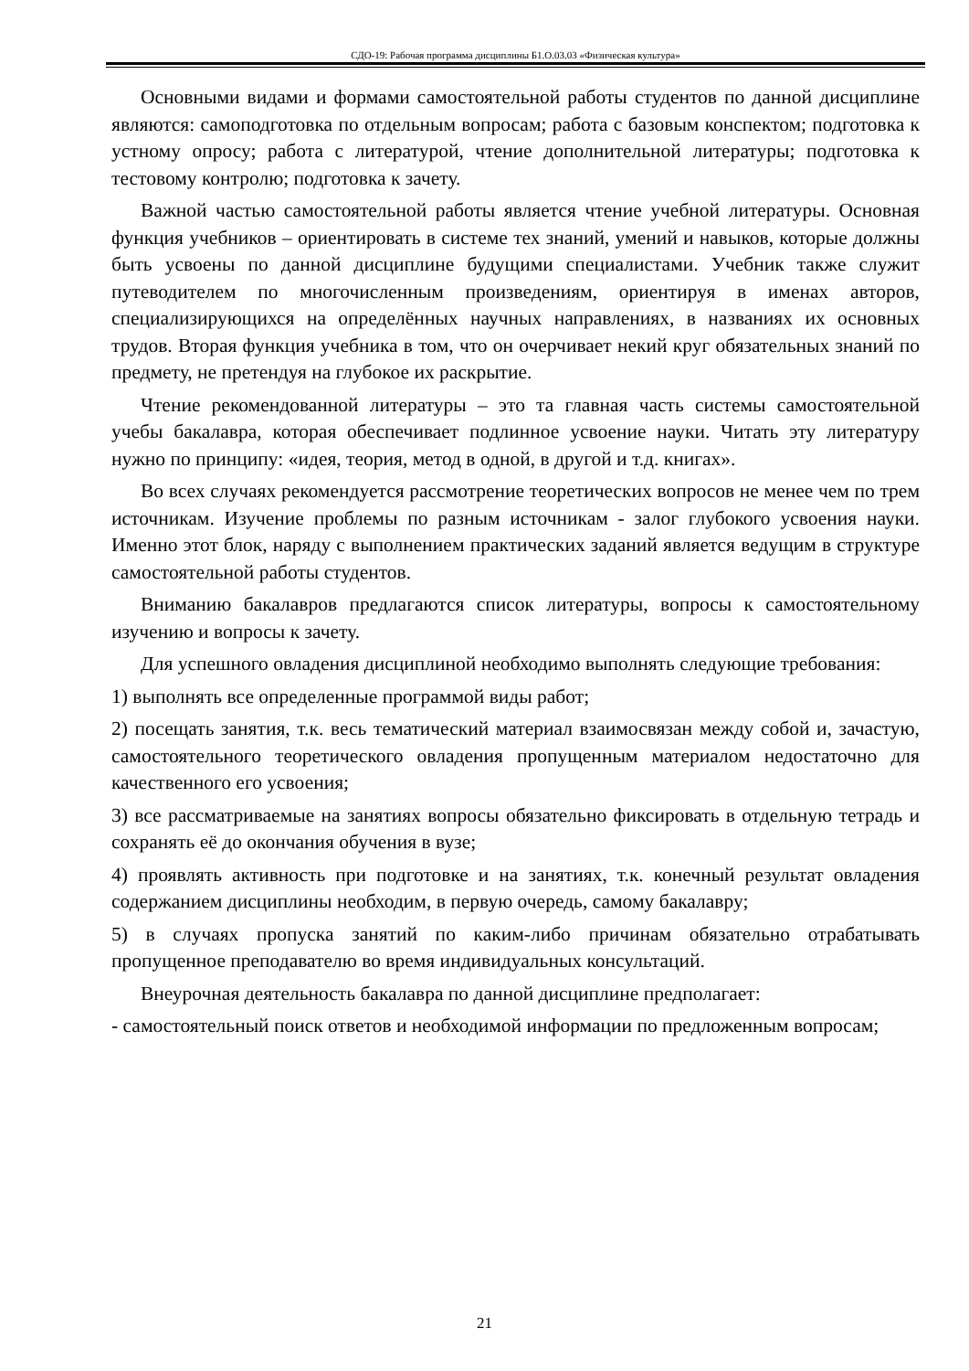СДО-19: Рабочая программа дисциплины Б1.О.03.03 «Физическая культура»
Основными видами и формами самостоятельной работы студентов по данной дисциплине являются: самоподготовка по отдельным вопросам; работа с базовым конспектом; подготовка к устному опросу; работа с литературой, чтение дополнительной литературы; подготовка к тестовому контролю; подготовка к зачету.
Важной частью самостоятельной работы является чтение учебной литературы. Основная функция учебников – ориентировать в системе тех знаний, умений и навыков, которые должны быть усвоены по данной дисциплине будущими специалистами. Учебник также служит путеводителем по многочисленным произведениям, ориентируя в именах авторов, специализирующихся на определённых научных направлениях, в названиях их основных трудов. Вторая функция учебника в том, что он очерчивает некий круг обязательных знаний по предмету, не претендуя на глубокое их раскрытие.
Чтение рекомендованной литературы – это та главная часть системы самостоятельной учебы бакалавра, которая обеспечивает подлинное усвоение науки. Читать эту литературу нужно по принципу: «идея, теория, метод в одной, в другой и т.д. книгах».
Во всех случаях рекомендуется рассмотрение теоретических вопросов не менее чем по трем источникам. Изучение проблемы по разным источникам - залог глубокого усвоения науки. Именно этот блок, наряду с выполнением практических заданий является ведущим в структуре самостоятельной работы студентов.
Вниманию бакалавров предлагаются список литературы, вопросы к самостоятельному изучению и вопросы к зачету.
Для успешного овладения дисциплиной необходимо выполнять следующие требования:
1) выполнять все определенные программой виды работ;
2) посещать занятия, т.к. весь тематический материал взаимосвязан между собой и, зачастую, самостоятельного теоретического овладения пропущенным материалом недостаточно для качественного его усвоения;
3) все рассматриваемые на занятиях вопросы обязательно фиксировать в отдельную тетрадь и сохранять её до окончания обучения в вузе;
4) проявлять активность при подготовке и на занятиях, т.к. конечный результат овладения содержанием дисциплины необходим, в первую очередь, самому бакалавру;
5) в случаях пропуска занятий по каким-либо причинам обязательно отрабатывать пропущенное преподавателю во время индивидуальных консультаций.
Внеурочная деятельность бакалавра по данной дисциплине предполагает:
- самостоятельный поиск ответов и необходимой информации по предложенным вопросам;
21